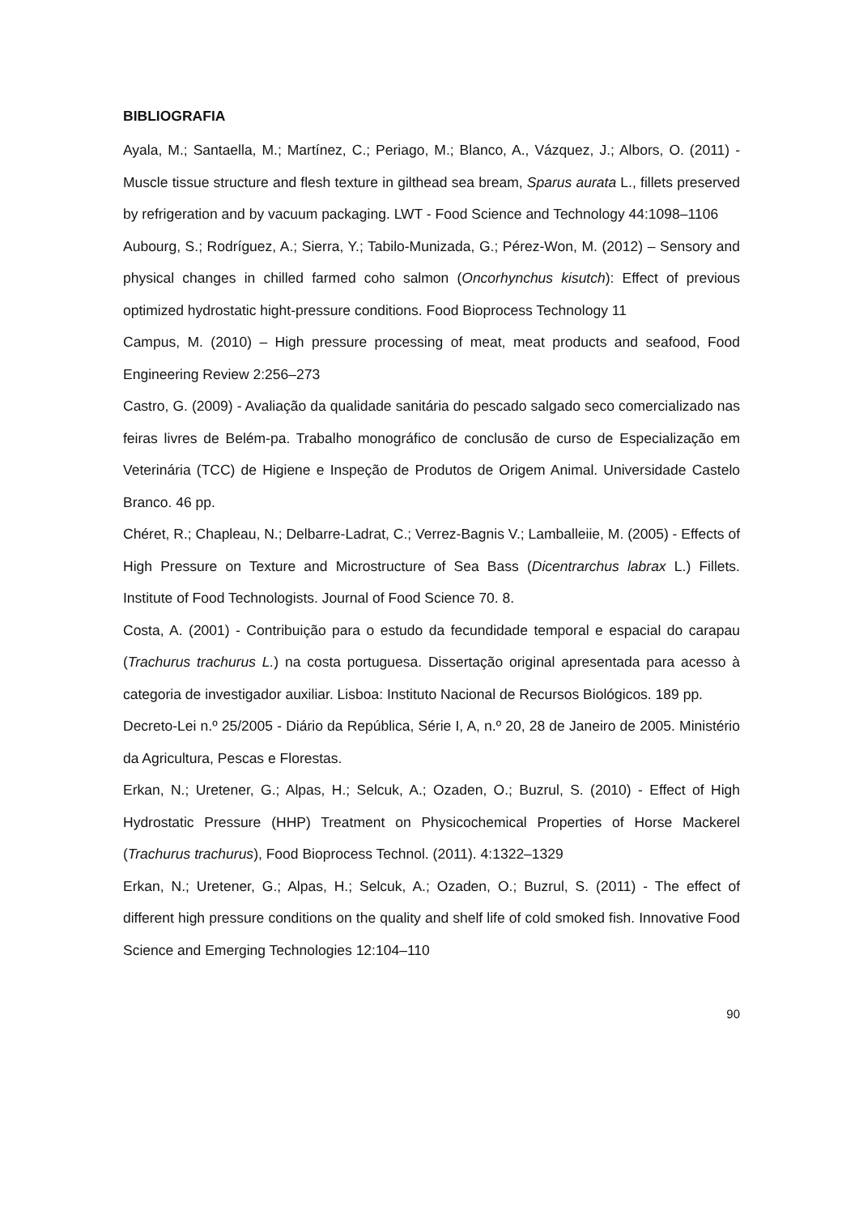BIBLIOGRAFIA
Ayala, M.; Santaella, M.; Martínez, C.; Periago, M.; Blanco, A., Vázquez, J.; Albors, O. (2011) - Muscle tissue structure and flesh texture in gilthead sea bream, Sparus aurata L., fillets preserved by refrigeration and by vacuum packaging. LWT - Food Science and Technology 44:1098–1106
Aubourg, S.; Rodríguez, A.; Sierra, Y.; Tabilo-Munizada, G.; Pérez-Won, M. (2012) – Sensory and physical changes in chilled farmed coho salmon (Oncorhynchus kisutch): Effect of previous optimized hydrostatic hight-pressure conditions. Food Bioprocess Technology 11
Campus, M. (2010) – High pressure processing of meat, meat products and seafood, Food Engineering Review 2:256–273
Castro, G. (2009) - Avaliação da qualidade sanitária do pescado salgado seco comercializado nas feiras livres de Belém-pa. Trabalho monográfico de conclusão de curso de Especialização em Veterinária (TCC) de Higiene e Inspeção de Produtos de Origem Animal. Universidade Castelo Branco. 46 pp.
Chéret, R.; Chapleau, N.; Delbarre-Ladrat, C.; Verrez-Bagnis V.; Lamballeiie, M. (2005) - Effects of High Pressure on Texture and Microstructure of Sea Bass (Dicentrarchus labrax L.) Fillets. Institute of Food Technologists. Journal of Food Science 70. 8.
Costa, A. (2001) - Contribuição para o estudo da fecundidade temporal e espacial do carapau (Trachurus trachurus L.) na costa portuguesa. Dissertação original apresentada para acesso à categoria de investigador auxiliar. Lisboa: Instituto Nacional de Recursos Biológicos. 189 pp.
Decreto-Lei n.º 25/2005 - Diário da República, Série I, A, n.º 20, 28 de Janeiro de 2005. Ministério da Agricultura, Pescas e Florestas.
Erkan, N.; Uretener, G.; Alpas, H.; Selcuk, A.; Ozaden, O.; Buzrul, S. (2010) - Effect of High Hydrostatic Pressure (HHP) Treatment on Physicochemical Properties of Horse Mackerel (Trachurus trachurus), Food Bioprocess Technol. (2011). 4:1322–1329
Erkan, N.; Uretener, G.; Alpas, H.; Selcuk, A.; Ozaden, O.; Buzrul, S. (2011) - The effect of different high pressure conditions on the quality and shelf life of cold smoked fish. Innovative Food Science and Emerging Technologies 12:104–110
90